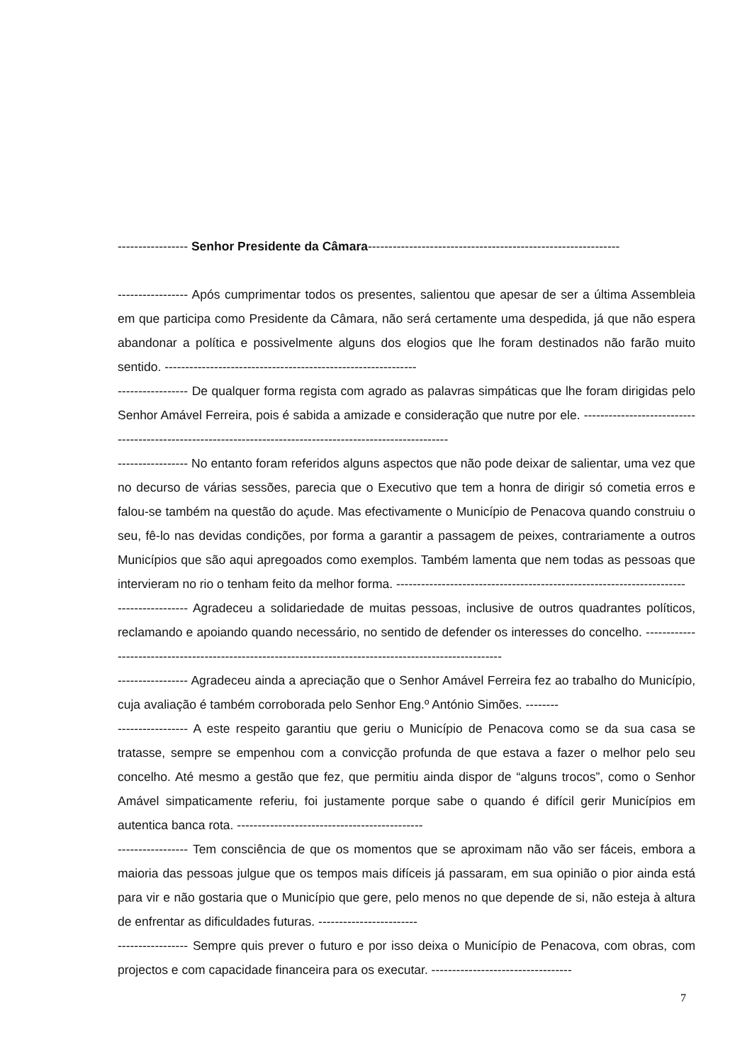----------------- Senhor Presidente da Câmara-------------------------------------------------------------
----------------- Após cumprimentar todos os presentes, salientou que apesar de ser a última Assembleia em que participa como Presidente da Câmara, não será certamente uma despedida, já que não espera abandonar a política e possivelmente alguns dos elogios que lhe foram destinados não farão muito sentido. -------------------------------------------------------------
----------------- De qualquer forma regista com agrado as palavras simpáticas que lhe foram dirigidas pelo Senhor Amável Ferreira, pois é sabida a amizade e consideração que nutre por ele. -----------------------------------------------------------------------------------------------------------
----------------- No entanto foram referidos alguns aspectos que não pode deixar de salientar, uma vez que no decurso de várias sessões, parecia que o Executivo que tem a honra de dirigir só cometia erros e falou-se também na questão do açude. Mas efectivamente o Município de Penacova quando construiu o seu, fê-lo nas devidas condições, por forma a garantir a passagem de peixes, contrariamente a outros Municípios que são aqui apregoados como exemplos. Também lamenta que nem todas as pessoas que intervieram no rio o tenham feito da melhor forma. ----------------------------------------------------------------------
----------------- Agradeceu a solidariedade de muitas pessoas, inclusive de outros quadrantes políticos, reclamando e apoiando quando necessário, no sentido de defender os interesses do concelho. ---------------------------------------------------------------------------------------------------------
----------------- Agradeceu ainda a apreciação que o Senhor Amável Ferreira fez ao trabalho do Município, cuja avaliação é também corroborada pelo Senhor Eng.º António Simões. --------
----------------- A este respeito garantiu que geriu o Município de Penacova como se da sua casa se tratasse, sempre se empenhou com a convicção profunda de que estava a fazer o melhor pelo seu concelho. Até mesmo a gestão que fez, que permitiu ainda dispor de “alguns trocos”, como o Senhor Amável simpaticamente referiu, foi justamente porque sabe o quando é difícil gerir Municípios em autentica banca rota. ---------------------------------------------
----------------- Tem consciência de que os momentos que se aproximam não vão ser fáceis, embora a maioria das pessoas julgue que os tempos mais difíceis já passaram, em sua opinião o pior ainda está para vir e não gostaria que o Município que gere, pelo menos no que depende de si, não esteja à altura de enfrentar as dificuldades futuras. ------------------------
----------------- Sempre quis prever o futuro e por isso deixa o Município de Penacova, com obras, com projectos e com capacidade financeira para os executar. ----------------------------------
7